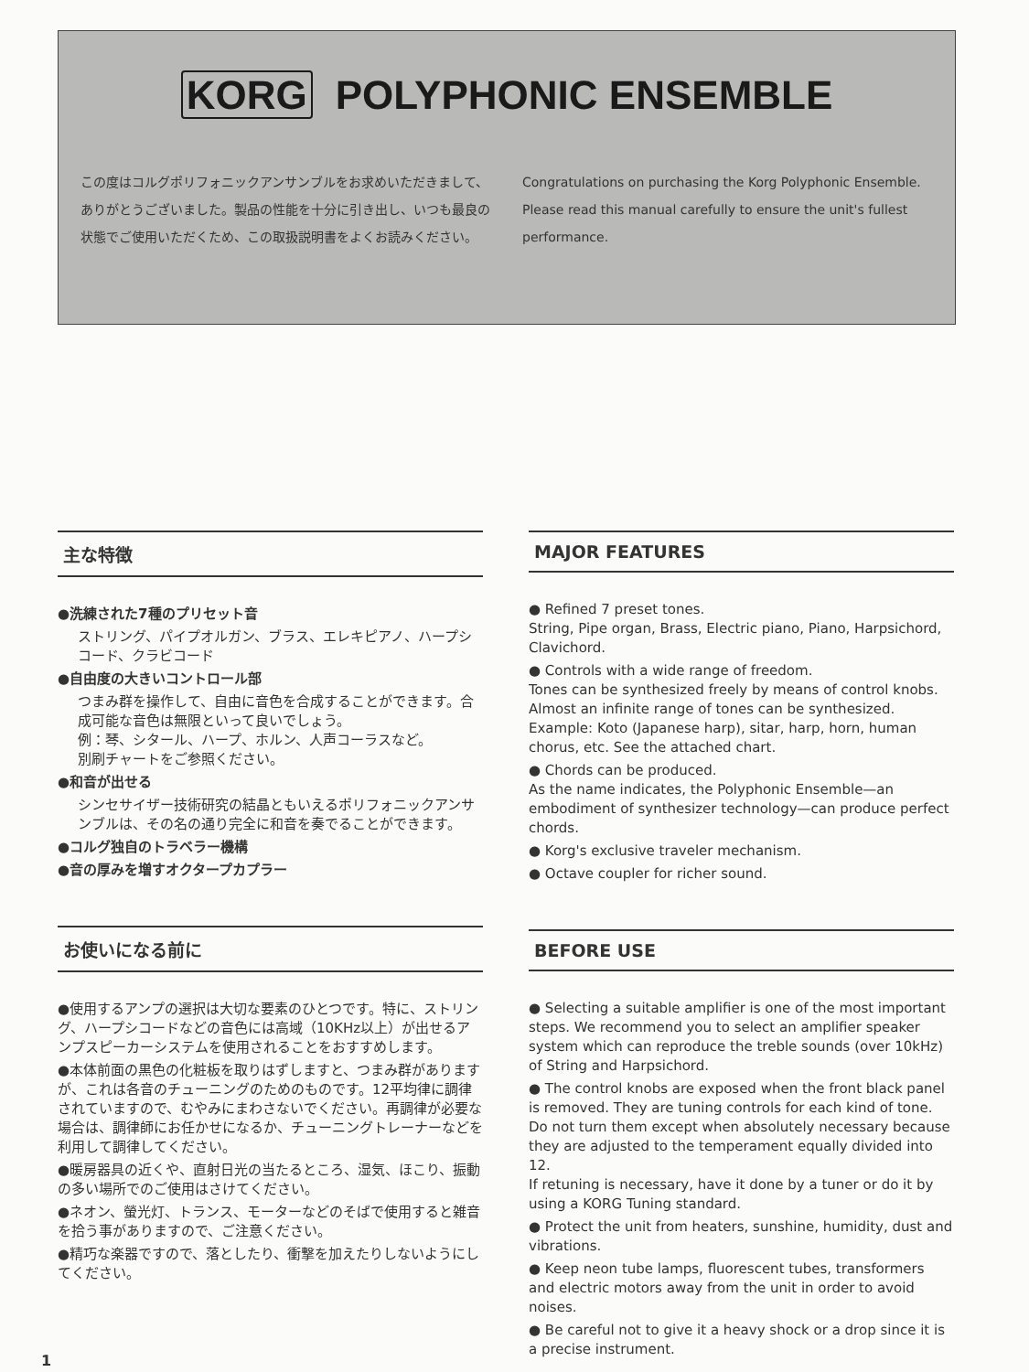KORG POLYPHONIC ENSEMBLE
この度はコルグポリフォニックアンサンブルをお求めいただきまして、ありがとうございました。製品の性能を十分に引き出し、いつも最良の状態でご使用いただくため、この取扱説明書をよくお読みください。
Congratulations on purchasing the Korg Polyphonic Ensemble. Please read this manual carefully to ensure the unit's fullest performance.
主な特徴
●洗練された7種のプリセット音
ストリング、パイプオルガン、ブラス、エレキピアノ、ハープシコード、クラビコード
●自由度の大きいコントロール部
つまみ群を操作して、自由に音色を合成することができます。合成可能な音色は無限といって良いでしょう。
例：琴、シタール、ハープ、ホルン、人声コーラスなど。
別刷チャートをご参照ください。
●和音が出せる
シンセサイザー技術研究の結晶ともいえるポリフォニックアンサンブルは、その名の通り完全に和音を奏でることができます。
●コルグ独自のトラベラー機構
●音の厚みを増すオクタープカプラー
お使いになる前に
●使用するアンプの選択は大切な要素のひとつです。特に、ストリング、ハープシコードなどの音色には高域（10KHz以上）が出せるアンプスピーカーシステムを使用されることをおすすめします。
●本体前面の黒色の化粧板を取りはずしますと、つまみ群がありますが、これは各音のチューニングのためのものです。12平均律に調律されていますので、むやみにまわさないでください。再調律が必要な場合は、調律師にお任かせになるか、チューニングトレーナーなどを利用して調律してください。
●暖房器具の近くや、直射日光の当たるところ、湿気、ほこり、振動の多い場所でのご使用はさけてください。
●ネオン、螢光灯、トランス、モーターなどのそばで使用すると雑音を拾う事がありますので、ご注意ください。
●精巧な楽器ですので、落としたり、衝撃を加えたりしないようにしてください。
MAJOR FEATURES
● Refined 7 preset tones.
String, Pipe organ, Brass, Electric piano, Piano, Harpsichord, Clavichord.
● Controls with a wide range of freedom.
Tones can be synthesized freely by means of control knobs. Almost an infinite range of tones can be synthesized.
Example: Koto (Japanese harp), sitar, harp, horn, human chorus, etc. See the attached chart.
● Chords can be produced.
As the name indicates, the Polyphonic Ensemble—an embodiment of synthesizer technology—can produce perfect chords.
● Korg's exclusive traveler mechanism.
● Octave coupler for richer sound.
BEFORE USE
● Selecting a suitable amplifier is one of the most important steps. We recommend you to select an amplifier speaker system which can reproduce the treble sounds (over 10kHz) of String and Harpsichord.
● The control knobs are exposed when the front black panel is removed. They are tuning controls for each kind of tone.
Do not turn them except when absolutely necessary because they are adjusted to the temperament equally divided into 12.
If retuning is necessary, have it done by a tuner or do it by using a KORG Tuning standard.
● Protect the unit from heaters, sunshine, humidity, dust and vibrations.
● Keep neon tube lamps, fluorescent tubes, transformers and electric motors away from the unit in order to avoid noises.
● Be careful not to give it a heavy shock or a drop since it is a precise instrument.
1